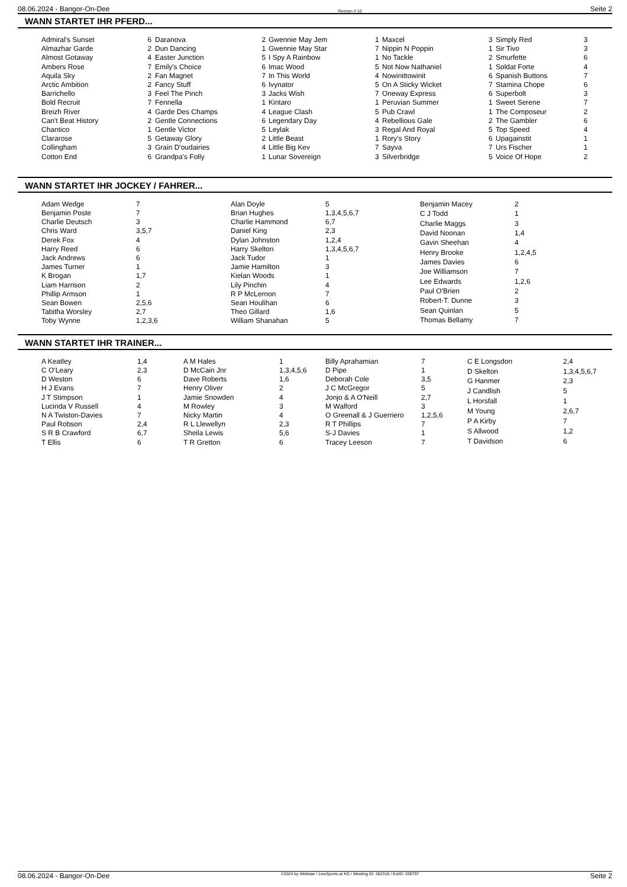08.06.2024 - Bangor-On-Dee Rennen # 10 Seite 2
WANN STARTET IHR PFERD...
| Admiral's Sunset | 6 |
| Almazhar Garde | 2 |
| Almost Gotaway | 4 |
| Ambers Rose | 7 |
| Aquila Sky | 2 |
| Arctic Ambition | 2 |
| Barrichello | 3 |
| Bold Recruit | 7 |
| Breizh River | 4 |
| Can't Beat History | 2 |
| Chantico | 1 |
| Clararose | 5 |
| Collingham | 3 |
| Cotton End | 6 |
| Daranova | 2 |
| Dun Dancing | 1 |
| Easter Junction | 5 |
| Emily's Choice | 6 |
| Fan Magnet | 7 |
| Fancy Stuff | 6 |
| Feel The Pinch | 3 |
| Fennella | 1 |
| Garde Des Champs | 4 |
| Gentle Connections | 6 |
| Gentle Victor | 5 |
| Getaway Glory | 2 |
| Grain D'oudairies | 4 |
| Grandpa's Folly | 1 |
| Gwennie May Jem | 1 |
| Gwennie May Star | 7 |
| I Spy A Rainbow | 1 |
| Imac Wood | 5 |
| In This World | 4 |
| Ivynator | 5 |
| Jacks Wish | 7 |
| Kintaro | 1 |
| League Clash | 5 |
| Legendary Day | 4 |
| Leylak | 3 |
| Little Beast | 1 |
| Little Big Kev | 7 |
| Lunar Sovereign | 3 |
| Maxcel | 3 |
| Nippin N Poppin | 1 |
| No Tackle | 2 |
| Not Now Nathaniel | 1 |
| Nowinittowinit | 6 |
| On A Sticky Wicket | 7 |
| Oneway Express | 6 |
| Peruvian Summer | 1 |
| Pub Crawl | 1 |
| Rebellious Gale | 2 |
| Regal And Royal | 5 |
| Rory's Story | 6 |
| Sayva | 7 |
| Silverbridge | 5 |
| Simply Red | 3 |
| Sir Tivo | 3 |
| Smurfette | 6 |
| Soldat Forte | 4 |
| Spanish Buttons | 7 |
| Stamina Chope | 6 |
| Superbolt | 3 |
| Sweet Serene | 7 |
| The Composeur | 2 |
| The Gambler | 6 |
| Top Speed | 4 |
| Upagainstit | 1 |
| Urs Fischer | 1 |
| Voice Of Hope | 2 |
WANN STARTET IHR JOCKEY / FAHRER...
| Adam Wedge | 7 |
| Benjamin Poste | 7 |
| Charlie Deutsch | 3 |
| Chris Ward | 3,5,7 |
| Derek Fox | 4 |
| Harry Reed | 6 |
| Jack Andrews | 6 |
| James Turner | 1 |
| K Brogan | 1,7 |
| Liam Harrison | 2 |
| Phillip Armson | 1 |
| Sean Bowen | 2,5,6 |
| Tabitha Worsley | 2,7 |
| Toby Wynne | 1,2,3,6 |
| Alan Doyle | 5 |
| Brian Hughes | 1,3,4,5,6,7 |
| Charlie Hammond | 6,7 |
| Daniel King | 2,3 |
| Dylan Johnston | 1,2,4 |
| Harry Skelton | 1,3,4,5,6,7 |
| Jack Tudor | 1 |
| Jamie Hamilton | 3 |
| Kielan Woods | 1 |
| Lily Pinchin | 4 |
| R P McLernon | 7 |
| Sean Houlihan | 6 |
| Theo Gillard | 1,6 |
| William Shanahan | 5 |
| Benjamin Macey | 2 |
| C J Todd | 1 |
| Charlie Maggs | 3 |
| David Noonan | 1,4 |
| Gavin Sheehan | 4 |
| Henry Brooke | 1,2,4,5 |
| James Davies | 6 |
| Joe Williamson | 7 |
| Lee Edwards | 1,2,6 |
| Paul O'Brien | 2 |
| Robert-T. Dunne | 3 |
| Sean Quinlan | 5 |
| Thomas Bellamy | 7 |
WANN STARTET IHR TRAINER...
| A Keatley | 1,4 |
| C O'Leary | 2,3 |
| D Weston | 6 |
| H J Evans | 7 |
| J T Stimpson | 1 |
| Lucinda V Russell | 4 |
| N A Twiston-Davies | 7 |
| Paul Robson | 2,4 |
| S R B Crawford | 6,7 |
| T Ellis | 6 |
| A M Hales | 1 |
| D McCain Jnr | 1,3,4,5,6 |
| Dave Roberts | 1,6 |
| Henry Oliver | 2 |
| Jamie Snowden | 4 |
| M Rowley | 3 |
| Nicky Martin | 4 |
| R L Llewellyn | 2,3 |
| Sheila Lewis | 5,6 |
| T R Gretton | 6 |
| Billy Aprahamian | 7 |
| D Pipe | 1 |
| Deborah Cole | 3,5 |
| J C McGregor | 5 |
| Jonjo & A O'Neill | 2,7 |
| M Walford | 3 |
| O Greenall & J Guerriero | 1,2,5,6 |
| R T Phillips | 7 |
| S-J Davies | 1 |
| Tracey Leeson | 7 |
| C E Longsdon | 2,4 |
| D Skelton | 1,3,4,5,6,7 |
| G Hanmer | 2,3 |
| J Candlish | 5 |
| L Horsfall | 1 |
| M Young | 2,6,7 |
| P A Kirby | 7 |
| S Allwood | 1,2 |
| T Davidson | 6 |
08.06.2024 - Bangor-On-Dee ©2024 by Wettstar / LiveSports.at KG / Meeting ID: 362318 / ExtID: 269797 Seite 2